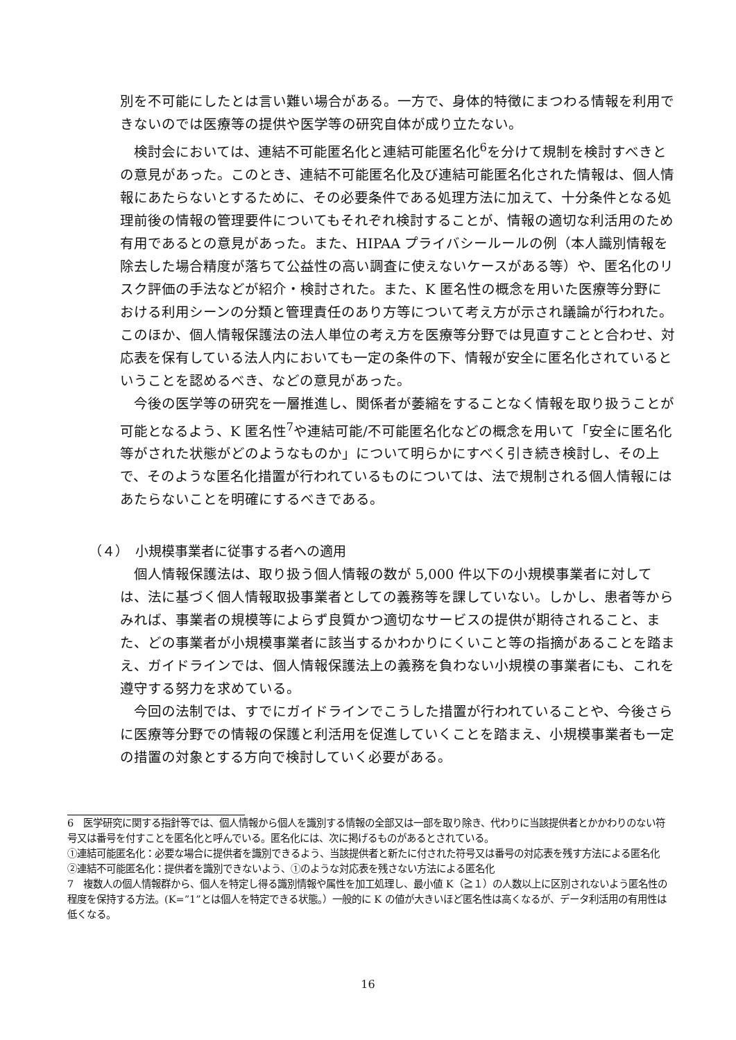別を不可能にしたとは言い難い場合がある。一方で、身体的特徴にまつわる情報を利用できないのでは医療等の提供や医学等の研究自体が成り立たない。
検討会においては、連結不可能匿名化と連結可能匿名化<sup>6</sup>を分けて規制を検討すべきとの意見があった。このとき、連結不可能匿名化及び連結可能匿名化された情報は、個人情報にあたらないとするために、その必要条件である処理方法に加えて、十分条件となる処理前後の情報の管理要件についてもそれぞれ検討することが、情報の適切な利活用のため有用であるとの意見があった。また、HIPAA プライバシールールの例（本人識別情報を除去した場合精度が落ちて公益性の高い調査に使えないケースがある等）や、匿名化のリスク評価の手法などが紹介・検討された。また、K 匿名性の概念を用いた医療等分野における利用シーンの分類と管理責任のあり方等について考え方が示され議論が行われた。このほか、個人情報保護法の法人単位の考え方を医療等分野では見直すことと合わせ、対応表を保有している法人内においても一定の条件の下、情報が安全に匿名化されているということを認めるべき、などの意見があった。
今後の医学等の研究を一層推進し、関係者が萎縮をすることなく情報を取り扱うことが可能となるよう、K 匿名性<sup>7</sup>や連結可能/不可能匿名化などの概念を用いて「安全に匿名化等がされた状態がどのようなものか」について明らかにすべく引き続き検討し、その上で、そのような匿名化措置が行われているものについては、法で規制される個人情報にはあたらないことを明確にするべきである。
（４）　小規模事業者に従事する者への適用
個人情報保護法は、取り扱う個人情報の数が 5,000 件以下の小規模事業者に対しては、法に基づく個人情報取扱事業者としての義務等を課していない。しかし、患者等からみれば、事業者の規模等によらず良質かつ適切なサービスの提供が期待されること、また、どの事業者が小規模事業者に該当するかわかりにくいこと等の指摘があることを踏まえ、ガイドラインでは、個人情報保護法上の義務を負わない小規模の事業者にも、これを遵守する努力を求めている。
今回の法制では、すでにガイドラインでこうした措置が行われていることや、今後さらに医療等分野での情報の保護と利活用を促進していくことを踏まえ、小規模事業者も一定の措置の対象とする方向で検討していく必要がある。
6　医学研究に関する指針等では、個人情報から個人を識別する情報の全部又は一部を取り除き、代わりに当該提供者とかかわりのない符号又は番号を付すことを匿名化と呼んでいる。匿名化には、次に掲げるものがあるとされている。
①連結可能匿名化：必要な場合に提供者を識別できるよう、当該提供者と新たに付された符号又は番号の対応表を残す方法による匿名化
②連結不可能匿名化：提供者を識別できないよう、①のような対応表を残さない方法による匿名化
7　複数人の個人情報群から、個人を特定し得る識別情報や属性を加工処理し、最小値 K（≧１）の人数以上に区別されないよう匿名性の程度を保持する方法。(K=”1”とは個人を特定できる状態。）一般的に K の値が大きいほど匿名性は高くなるが、データ利活用の有用性は低くなる。
16